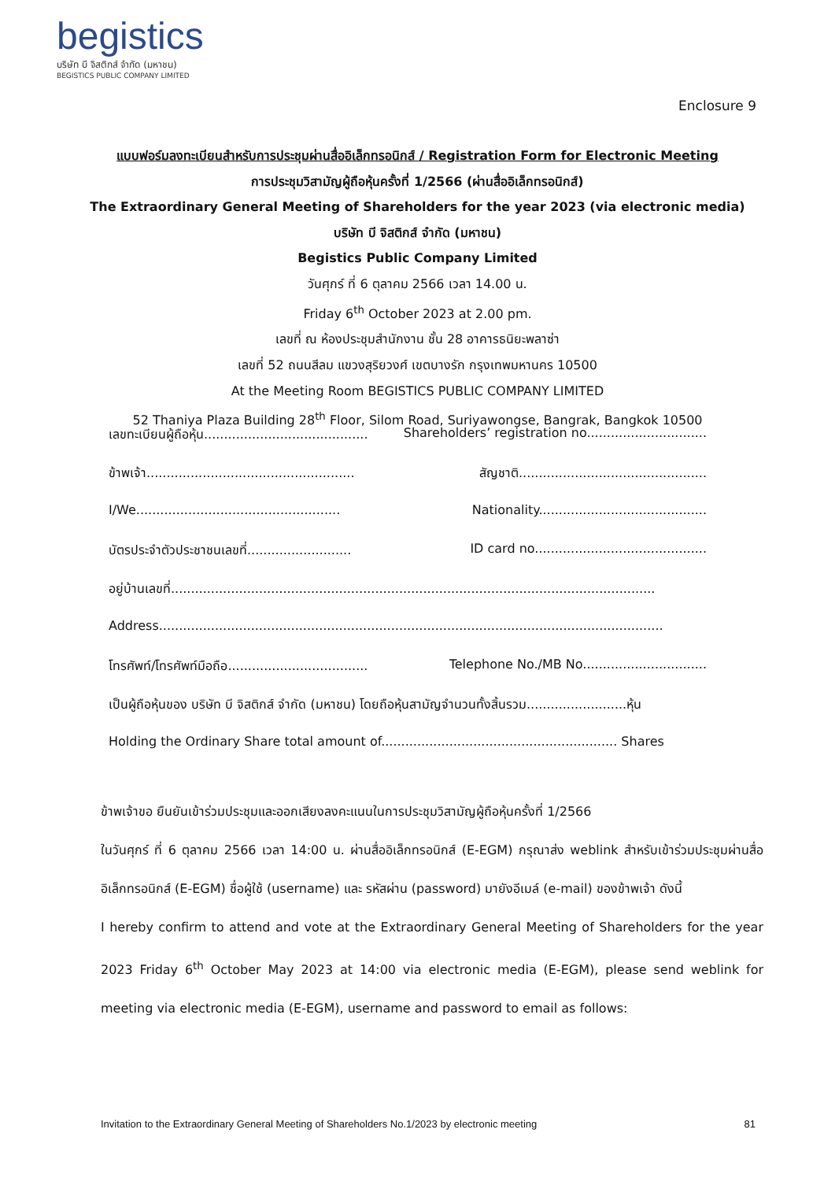begistics
บริษัท บี จิสติกส์ จำกัด (มหาชน)
BEGISTICS PUBLIC COMPANY LIMITED
Enclosure 9
แบบฟอร์มลงทะเบียนสำหรับการประชุมผ่านสื่ออิเล็กทรอนิกส์ / Registration Form for Electronic Meeting
การประชุมวิสามัญผู้ถือหุ้นครั้งที่ 1/2566 (ผ่านสื่ออิเล็กทรอนิกส์)
The Extraordinary General Meeting of Shareholders for the year 2023 (via electronic media)
บริษัท บี จิสติกส์ จำกัด (มหาชน)
Begistics Public Company Limited
วันศุกร์ ที่ 6 ตุลาคม 2566 เวลา 14.00 น.
Friday 6<sup>th</sup> October 2023 at 2.00 pm.
เลขที่ ณ ห้องประชุมสำนักงาน ชั้น 28 อาคารธนิยะพลาซ่า
เลขที่ 52 ถนนสีลม แขวงสุริยวงศ์ เขตบางรัก กรุงเทพมหานคร 10500
At the Meeting Room BEGISTICS PUBLIC COMPANY LIMITED
52 Thaniya Plaza Building 28<sup>th</sup> Floor, Silom Road, Suriyawongse, Bangrak, Bangkok 10500
เลขทะเบียนผู้ถือหุ้น......................................... Shareholders’ registration no..............................
ข้าพเจ้า.................................................... สัญชาติ...............................................
I/We................................................... Nationality..........................................
บัตรประจำตัวประชาชนเลขที่.......................... ID card no...........................................
อยู่บ้านเลขที่.........................................................................................................................
Address..............................................................................................................................
โทรศัพท์/โทรศัพท์มือถือ................................... Telephone No./MB No...............................
เป็นผู้ถือหุ้นของ บริษัท บี จิสติกส์ จำกัด (มหาชน) โดยถือหุ้นสามัญจำนวนทั้งสิ้นรวม.........................หุ้น
Holding the Ordinary Share total amount of........................................................... Shares
ข้าพเจ้าขอ ยืนยันเข้าร่วมประชุมและออกเสียงลงคะแนนในการประชุมวิสามัญผู้ถือหุ้นครั้งที่ 1/2566
ในวันศุกร์ ที่ 6 ตุลาคม 2566 เวลา 14:00 น. ผ่านสื่ออิเล็กทรอนิกส์ (E-EGM) กรุณาส่ง weblink สำหรับเข้าร่วมประชุมผ่านสื่ออิเล็กทรอนิกส์ (E-EGM) ชื่อผู้ใช้ (username) และ รหัสผ่าน (password) มายังอีเมล์ (e-mail) ของข้าพเจ้า ดังนี้
I hereby confirm to attend and vote at the Extraordinary General Meeting of Shareholders for the year 2023 Friday 6<sup>th</sup> October May 2023 at 14:00 via electronic media (E-EGM), please send weblink for meeting via electronic media (E-EGM), username and password to email as follows:
Invitation to the Extraordinary General Meeting of Shareholders No.1/2023 by electronic meeting 81